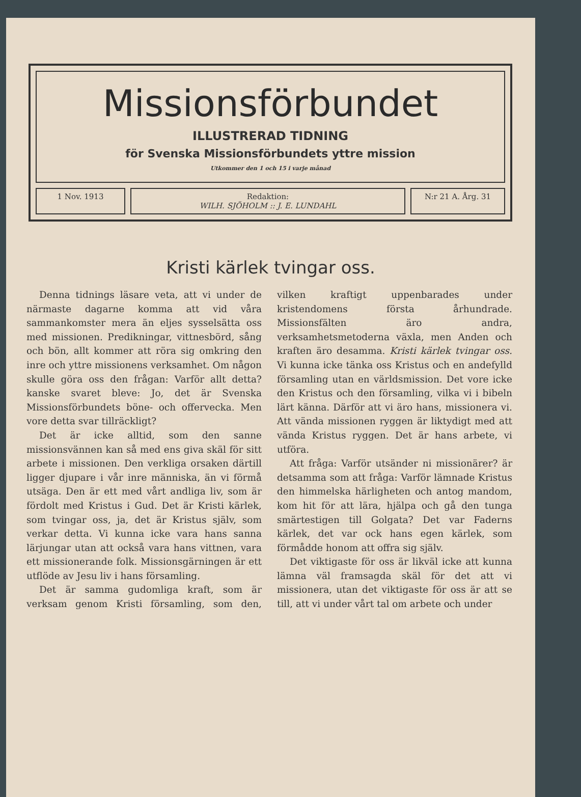Missionsförbundet
ILLUSTRERAD TIDNING
för Svenska Missionsförbundets yttre mission
Utkommer den 1 och 15 i varje månad
1 Nov. 1913 Redaktion:
WILH. SJÖHOLM :: J. E. LUNDAHL
N:r 21 A. Årg. 31
Kristi kärlek tvingar oss.
Denna tidnings läsare veta, att vi under de närmaste dagarne komma att vid våra sammankomster mera än eljes sysselsätta oss med missionen. Predikningar, vittnesbörd, sång och bön, allt kommer att röra sig omkring den inre och yttre missionens verksamhet. Om någon skulle göra oss den frågan: Varför allt detta? kanske svaret bleve: Jo, det är Svenska Missionsförbundets böne- och offervecka. Men vore detta svar tillräckligt?
Det är icke alltid, som den sanne missionsvännen kan så med ens giva skäl för sitt arbete i missionen. Den verkliga orsaken därtill ligger djupare i vår inre människa, än vi förmå utsäga. Den är ett med vårt andliga liv, som är fördolt med Kristus i Gud. Det är Kristi kärlek, som tvingar oss, ja, det är Kristus själv, som verkar detta. Vi kunna icke vara hans sanna lärjungar utan att också vara hans vittnen, vara ett missionerande folk. Missionsgärningen är ett utflöde av Jesu liv i hans församling.
Det är samma gudomliga kraft, som är verksam genom Kristi församling, som den, vilken kraftigt uppenbarades under kristendomens första århundrade. Missionsfälten äro andra, verksamhetsmetoderna växla, men Anden och kraften äro desamma. Kristi kärlek tvingar oss. Vi kunna icke tänka oss Kristus och en andefylld församling utan en världsmission. Det vore icke den Kristus och den församling, vilka vi i bibeln lärt känna. Därför att vi äro hans, missionera vi. Att vända missionen ryggen är liktydigt med att vända Kristus ryggen. Det är hans arbete, vi utföra.
Att fråga: Varför utsänder ni missionärer? är detsamma som att fråga: Varför lämnade Kristus den himmelska härligheten och antog mandom, kom hit för att lära, hjälpa och gå den tunga smärtestigen till Golgata? Det var Faderns kärlek, det var ock hans egen kärlek, som förmådde honom att offra sig själv.
Det viktigaste för oss är likväl icke att kunna lämna väl framsagda skäl för det att vi missionera, utan det viktigaste för oss är att se till, att vi under vårt tal om arbete och under